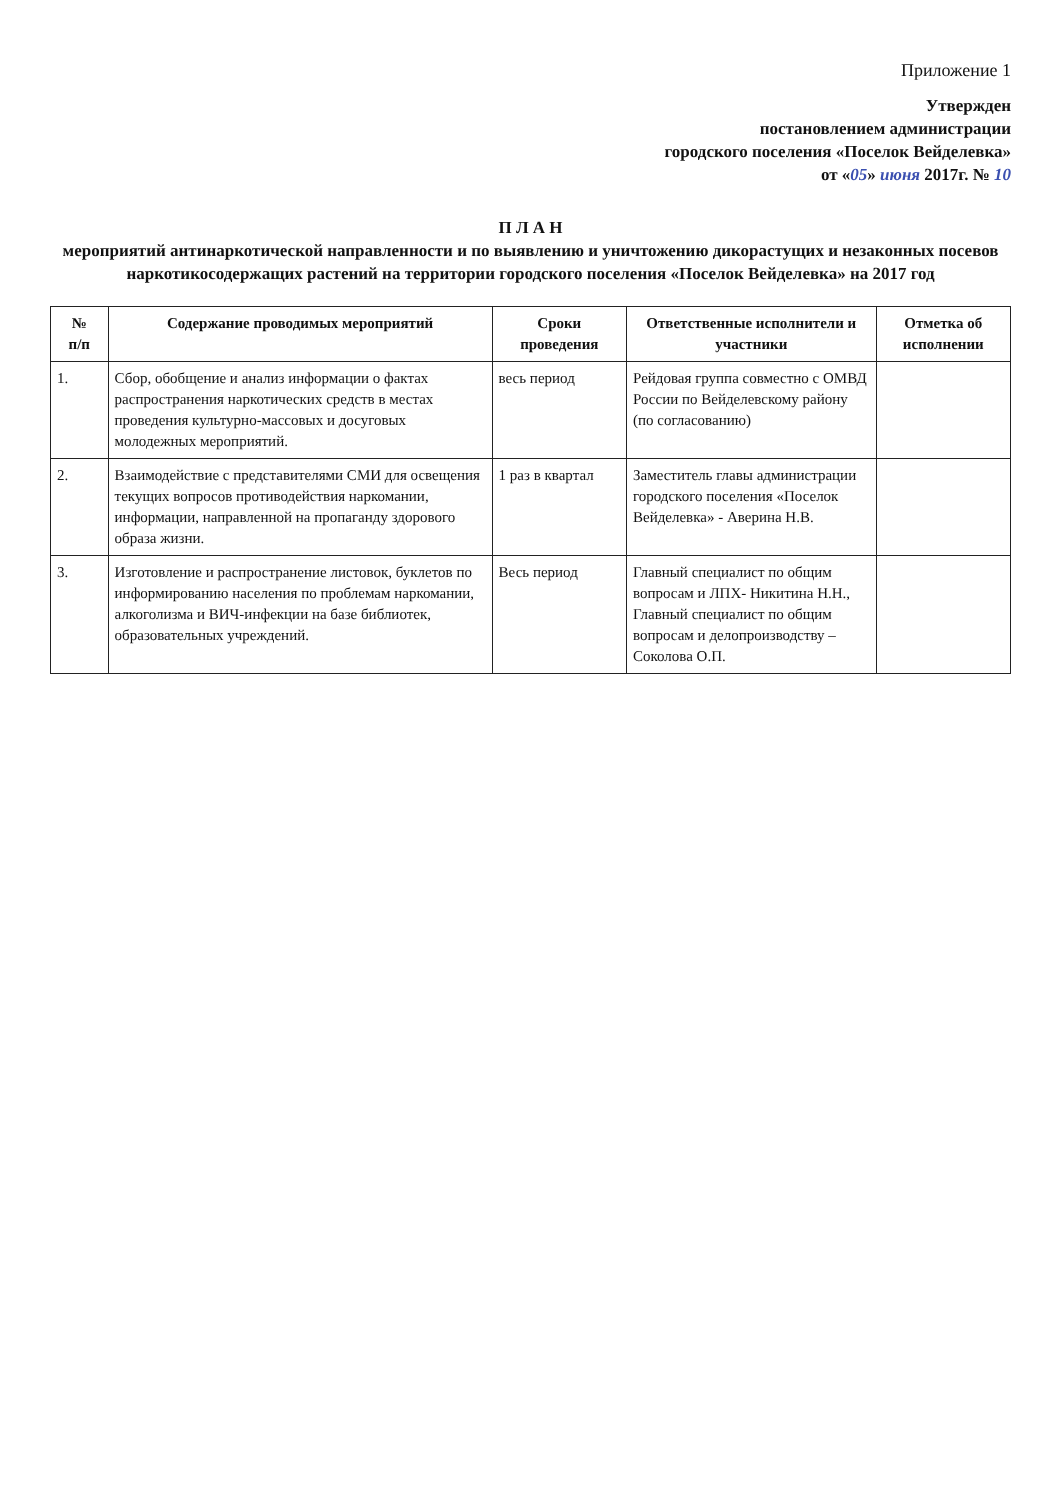Приложение 1
Утвержден
постановлением администрации
городского поселения «Поселок Вейделевка»
от «05» июня 2017г. № 10
П Л А Н
мероприятий антинаркотической направленности и по выявлению и уничтожению дикорастущих и незаконных посевов наркотикосодержащих растений на территории городского поселения «Поселок Вейделевка» на 2017 год
| № п/п | Содержание проводимых мероприятий | Сроки проведения | Ответственные исполнители и участники | Отметка об исполнении |
| --- | --- | --- | --- | --- |
| 1. | Сбор, обобщение и анализ информации о фактах распространения наркотических средств в местах проведения культурно-массовых и досуговых молодежных мероприятий. | весь период | Рейдовая группа совместно с ОМВД России по Вейделевскому району (по согласованию) | |
| 2. | Взаимодействие с представителями СМИ для освещения текущих вопросов противодействия наркомании, информации, направленной на пропаганду здорового образа жизни. | 1 раз в квартал | Заместитель главы администрации городского поселения «Поселок Вейделевка» - Аверина Н.В. | |
| 3. | Изготовление и распространение листовок, буклетов по информированию населения по проблемам наркомании, алкоголизма и ВИЧ-инфекции на базе библиотек, образовательных учреждений. | Весь период | Главный специалист по общим вопросам и ЛПХ- Никитина Н.Н., Главный специалист по общим вопросам и делопроизводству – Соколова О.П. | |